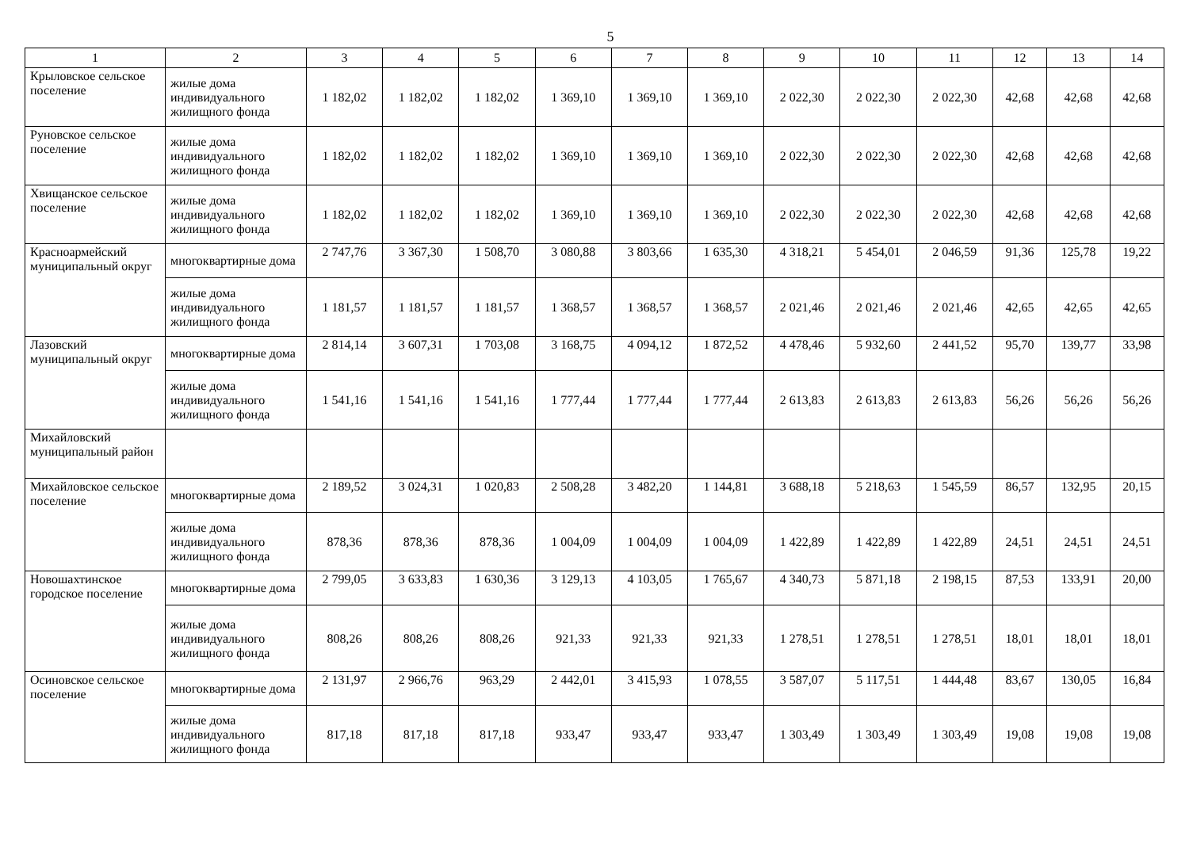5
| 1 | 2 | 3 | 4 | 5 | 6 | 7 | 8 | 9 | 10 | 11 | 12 | 13 | 14 |
| --- | --- | --- | --- | --- | --- | --- | --- | --- | --- | --- | --- | --- | --- |
| Крыловское сельское поселение | жилые дома индивидуального жилищного фонда | 1 182,02 | 1 182,02 | 1 182,02 | 1 369,10 | 1 369,10 | 1 369,10 | 2 022,30 | 2 022,30 | 2 022,30 | 42,68 | 42,68 | 42,68 |
| Руновское сельское поселение | жилые дома индивидуального жилищного фонда | 1 182,02 | 1 182,02 | 1 182,02 | 1 369,10 | 1 369,10 | 1 369,10 | 2 022,30 | 2 022,30 | 2 022,30 | 42,68 | 42,68 | 42,68 |
| Хвищанское сельское поселение | жилые дома индивидуального жилищного фонда | 1 182,02 | 1 182,02 | 1 182,02 | 1 369,10 | 1 369,10 | 1 369,10 | 2 022,30 | 2 022,30 | 2 022,30 | 42,68 | 42,68 | 42,68 |
| Красноармейский муниципальный округ | многоквартирные дома | 2 747,76 | 3 367,30 | 1 508,70 | 3 080,88 | 3 803,66 | 1 635,30 | 4 318,21 | 5 454,01 | 2 046,59 | 91,36 | 125,78 | 19,22 |
| | жилые дома индивидуального жилищного фонда | 1 181,57 | 1 181,57 | 1 181,57 | 1 368,57 | 1 368,57 | 1 368,57 | 2 021,46 | 2 021,46 | 2 021,46 | 42,65 | 42,65 | 42,65 |
| Лазовский муниципальный округ | многоквартирные дома | 2 814,14 | 3 607,31 | 1 703,08 | 3 168,75 | 4 094,12 | 1 872,52 | 4 478,46 | 5 932,60 | 2 441,52 | 95,70 | 139,77 | 33,98 |
| | жилые дома индивидуального жилищного фонда | 1 541,16 | 1 541,16 | 1 541,16 | 1 777,44 | 1 777,44 | 1 777,44 | 2 613,83 | 2 613,83 | 2 613,83 | 56,26 | 56,26 | 56,26 |
| Михайловский муниципальный район | | | | | | | | | | | | | |
| Михайловское сельское поселение | многоквартирные дома | 2 189,52 | 3 024,31 | 1 020,83 | 2 508,28 | 3 482,20 | 1 144,81 | 3 688,18 | 5 218,63 | 1 545,59 | 86,57 | 132,95 | 20,15 |
| | жилые дома индивидуального жилищного фонда | 878,36 | 878,36 | 878,36 | 1 004,09 | 1 004,09 | 1 004,09 | 1 422,89 | 1 422,89 | 1 422,89 | 24,51 | 24,51 | 24,51 |
| Новошахтинское городское поселение | многоквартирные дома | 2 799,05 | 3 633,83 | 1 630,36 | 3 129,13 | 4 103,05 | 1 765,67 | 4 340,73 | 5 871,18 | 2 198,15 | 87,53 | 133,91 | 20,00 |
| | жилые дома индивидуального жилищного фонда | 808,26 | 808,26 | 808,26 | 921,33 | 921,33 | 921,33 | 1 278,51 | 1 278,51 | 1 278,51 | 18,01 | 18,01 | 18,01 |
| Осиновское сельское поселение | многоквартирные дома | 2 131,97 | 2 966,76 | 963,29 | 2 442,01 | 3 415,93 | 1 078,55 | 3 587,07 | 5 117,51 | 1 444,48 | 83,67 | 130,05 | 16,84 |
| | жилые дома индивидуального жилищного фонда | 817,18 | 817,18 | 817,18 | 933,47 | 933,47 | 933,47 | 1 303,49 | 1 303,49 | 1 303,49 | 19,08 | 19,08 | 19,08 |